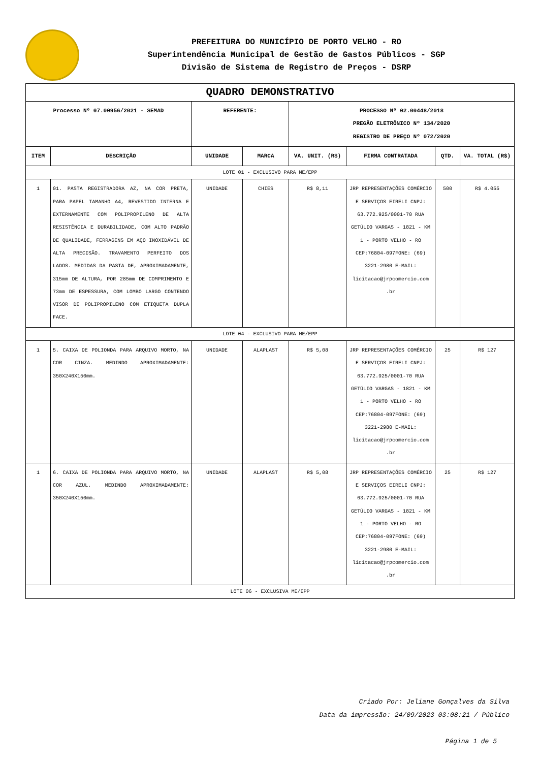PREFEITURA DO MUNICÍPIO DE PORTO VELHO - RO
Superintendência Municipal de Gestão de Gastos Públicos - SGP
Divisão de Sistema de Registro de Preços - DSRP
| QUADRO DEMONSTRATIVO | | | | | | | |
| Processo Nº 07.00956/2021 - SEMAD | | REFERENTE: | | PROCESSO Nº 02.00448/2018 PREGÃO ELETRÔNICO Nº 134/2020 REGISTRO DE PREÇO Nº 072/2020 | | | |
| ITEM | DESCRIÇÃO | UNIDADE | MARCA | VA. UNIT. (R$) | FIRMA CONTRATADA | QTD. | VA. TOTAL (R$) |
| LOTE 01 - EXCLUSIVO PARA ME/EPP | | | | | | | |
| 1 | 01. PASTA REGISTRADORA AZ, NA COR PRETA, PARA PAPEL TAMANHO A4, REVESTIDO INTERNA E EXTERNAMENTE COM POLIPROPILENO DE ALTA RESISTÊNCIA E DURABILIDADE, COM ALTO PADRÃO DE QUALIDADE, FERRAGENS EM AÇO INOXIDÁVEL DE ALTA PRECISÃO. TRAVAMENTO PERFEITO DOS LADOS. MEDIDAS DA PASTA DE, APROXIMADAMENTE, 315mm DE ALTURA, POR 285mm DE COMPRIMENTO E 73mm DE ESPESSURA, COM LOMBO LARGO CONTENDO VISOR DE POLIPROPILENO COM ETIQUETA DUPLA FACE. | UNIDADE | CHIES | R$ 8,11 | JRP REPRESENTAÇÕES COMÉRCIO E SERVIÇOS EIRELI CNPJ: 63.772.925/0001-70 RUA GETÚLIO VARGAS - 1821 - KM 1 - PORTO VELHO - RO CEP:76804-097FONE: (69) 3221-2980 E-MAIL: licitacao@jrpcomercio.com .br | 500 | R$ 4.055 |
| LOTE 04 - EXCLUSIVO PARA ME/EPP | | | | | | | |
| 1 | 5. CAIXA DE POLIONDA PARA ARQUIVO MORTO, NA COR CINZA. MEDINDO APROXIMADAMENTE: 350X240X150mm. | UNIDADE | ALAPLAST | R$ 5,08 | JRP REPRESENTAÇÕES COMÉRCIO E SERVIÇOS EIRELI CNPJ: 63.772.925/0001-70 RUA GETÚLIO VARGAS - 1821 - KM 1 - PORTO VELHO - RO CEP:76804-097FONE: (69) 3221-2980 E-MAIL: licitacao@jrpcomercio.com .br | 25 | R$ 127 |
| 1 | 6. CAIXA DE POLIONDA PARA ARQUIVO MORTO, NA COR AZUL. MEDINDO APROXIMADAMENTE: 350X240X150mm. | UNIDADE | ALAPLAST | R$ 5,08 | JRP REPRESENTAÇÕES COMÉRCIO E SERVIÇOS EIRELI CNPJ: 63.772.925/0001-70 RUA GETÚLIO VARGAS - 1821 - KM 1 - PORTO VELHO - RO CEP:76804-097FONE: (69) 3221-2980 E-MAIL: licitacao@jrpcomercio.com .br | 25 | R$ 127 |
| LOTE 06 - EXCLUSIVA ME/EPP | | | | | | | |
Criado Por: Jeliane Gonçalves da Silva
Data da impressão: 24/09/2023 03:08:21 / Público
Página 1 de 5